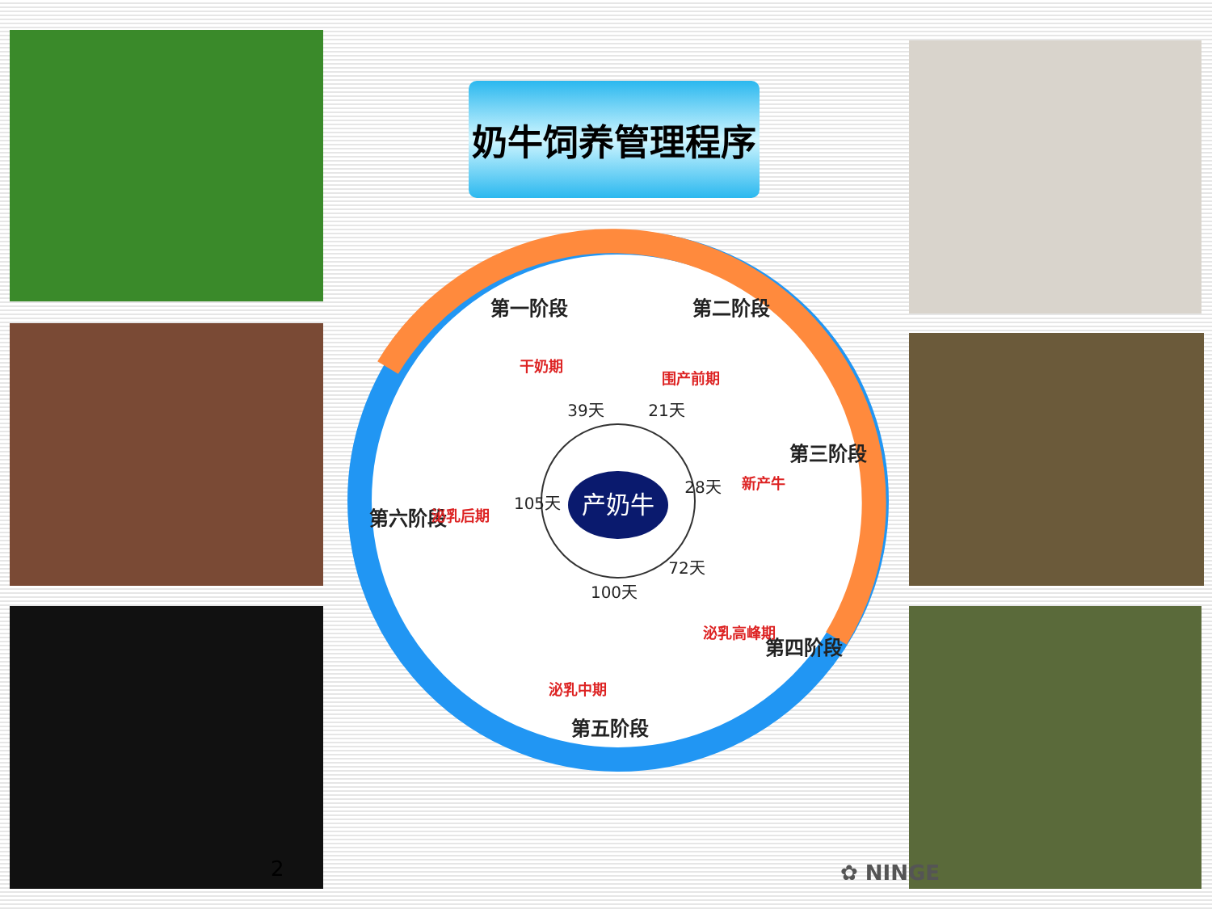奶牛饲养管理程序
产奶牛
第一阶段
第二阶段
第三阶段
第四阶段
第五阶段
第六阶段
干奶期
围产前期
新产牛
泌乳高峰期
泌乳中期
泌乳后期
39天
21天
28天
72天
100天
105天
2 ✿ NINGE